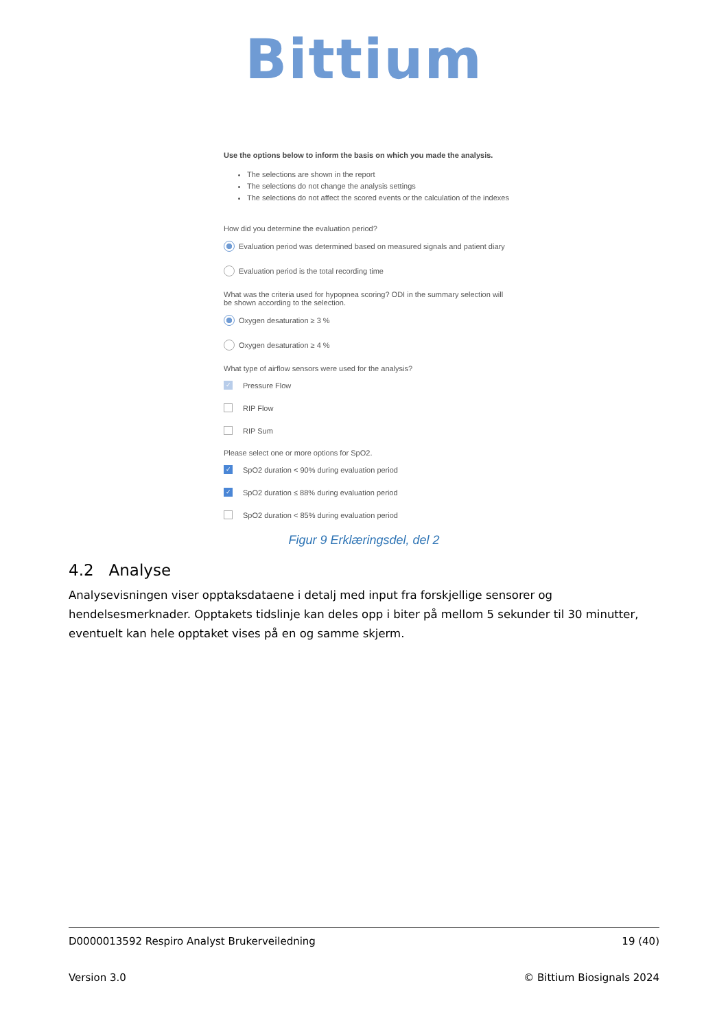Bittium
Use the options below to inform the basis on which you made the analysis.
The selections are shown in the report
The selections do not change the analysis settings
The selections do not affect the scored events or the calculation of the indexes
How did you determine the evaluation period?
Evaluation period was determined based on measured signals and patient diary
Evaluation period is the total recording time
What was the criteria used for hypopnea scoring? ODI in the summary selection will be shown according to the selection.
Oxygen desaturation ≥ 3 %
Oxygen desaturation ≥ 4 %
What type of airflow sensors were used for the analysis?
✓ Pressure Flow
RIP Flow
RIP Sum
Please select one or more options for SpO2.
✓ SpO2 duration < 90% during evaluation period
✓ SpO2 duration ≤ 88% during evaluation period
SpO2 duration < 85% during evaluation period
Figur 9 Erklæringsdel, del 2
4.2 Analyse
Analysevisningen viser opptaksdataene i detalj med input fra forskjellige sensorer og hendelsesmerknader. Opptakets tidslinje kan deles opp i biter på mellom 5 sekunder til 30 minutter, eventuelt kan hele opptaket vises på en og samme skjerm.
D0000013592 Respiro Analyst Brukerveiledning 19 (40)
Version 3.0 © Bittium Biosignals 2024